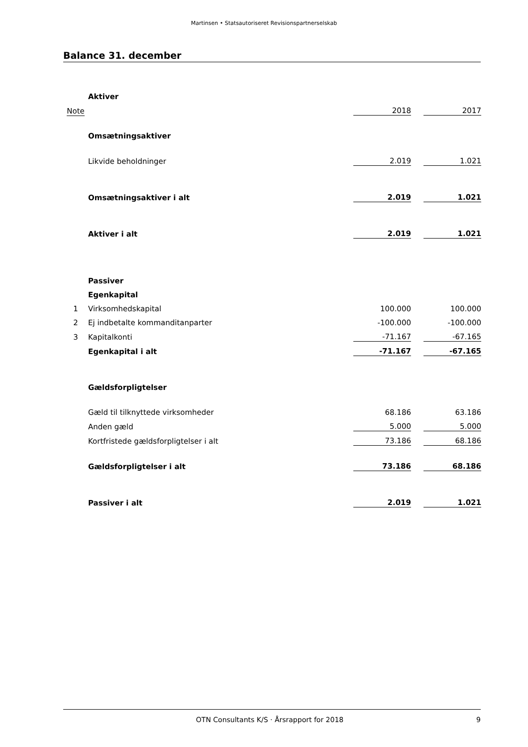Martinsen • Statsautoriseret Revisionspartnerselskab
Balance 31. december
| | Aktiver | | | |
| Note | | 2018 | | 2017 |
| | Omsætningsaktiver | | | |
| | Likvide beholdninger | 2.019 | | 1.021 |
| | Omsætningsaktiver i alt | 2.019 | | 1.021 |
| | Aktiver i alt | 2.019 | | 1.021 |
| | Passiver | | | |
| | Egenkapital | | | |
| 1 | Virksomhedskapital | 100.000 | | 100.000 |
| 2 | Ej indbetalte kommanditanparter | -100.000 | | -100.000 |
| 3 | Kapitalkonti | -71.167 | | -67.165 |
| | Egenkapital i alt | -71.167 | | -67.165 |
| | Gældsforpligtelser | | | |
| | Gæld til tilknyttede virksomheder | 68.186 | | 63.186 |
| | Anden gæld | 5.000 | | 5.000 |
| | Kortfristede gældsforpligtelser i alt | 73.186 | | 68.186 |
| | Gældsforpligtelser i alt | 73.186 | | 68.186 |
| | Passiver i alt | 2.019 | | 1.021 |
OTN Consultants K/S · Årsrapport for 2018 9